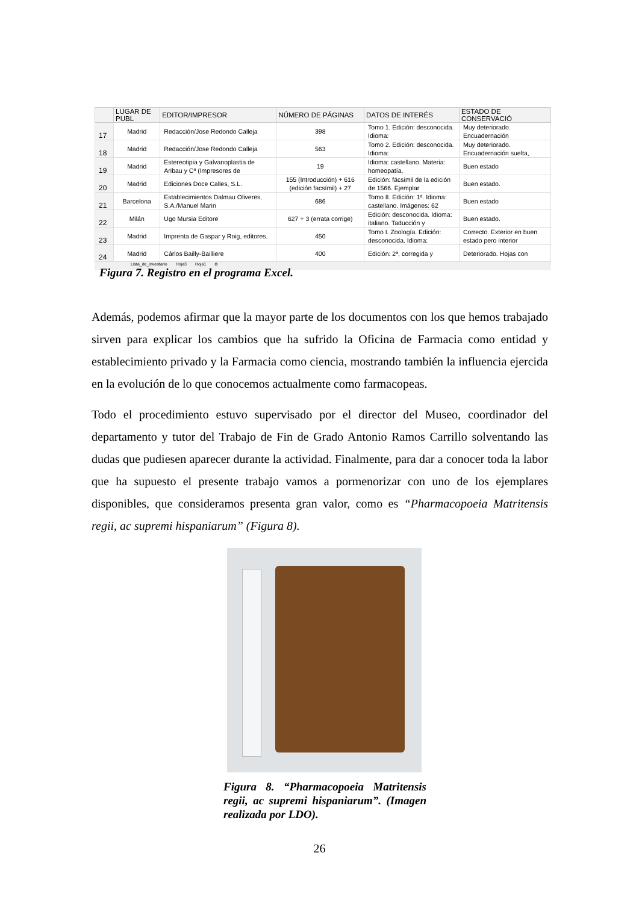| | LUGAR DE PUBL | EDITOR/IMPRESOR | NÚMERO DE PÁGINAS | DATOS DE INTERÉS | ESTADO DE CONSERVACIÓ |
| --- | --- | --- | --- | --- | --- |
| 17 | Madrid | Redacción/Jose Redondo Calleja | 398 | Tomo 1. Edición: desconocida. Idioma: | Muy deteriorado. Encuadernación |
| 18 | Madrid | Redacción/Jose Redondo Calleja | 563 | Tomo 2. Edición: desconocida. Idioma: | Muy deteriorado. Encuadernación suelta, |
| 19 | Madrid | Estereotipia y Galvanoplastia de Aribau y Cª (Impresores de | 19 | Idioma: castellano. Materia: homeopatía. | Buen estado |
| 20 | Madrid | Ediciones Doce Calles, S.L. | 155 (Introducción) + 616 (edición facsímil) + 27 | Edición: fácsimil de la edición de 1566. Ejemplar | Buen estado. |
| 21 | Barcelona | Establecimientos Dalmau Oliveres, S.A./Manuel Marin | 686 | Tomo II. Edición: 1ª. Idioma: castellano. Imágenes: 62 | Buen estado |
| 22 | Milán | Ugo Mursia Editore | 627 + 3 (errata corrige) | Edición: desconocida. Idioma: italiano. Taducción y | Buen estado. |
| 23 | Madrid | Imprenta de Gaspar y Roig, editores. | 450 | Tomo I. Zoología. Edición: desconocida. Idioma: | Correcto. Exterior en buen estado pero interior |
| 24 | Madrid | Cárlos Bailly-Bailliere | 400 | Edición: 2ª, corregida y | Deteriorado. Hojas con |
Lista_de_inventario Hoja3 Hoja1 ⊕
Figura 7. Registro en el programa Excel.
Además, podemos afirmar que la mayor parte de los documentos con los que hemos trabajado sirven para explicar los cambios que ha sufrido la Oficina de Farmacia como entidad y establecimiento privado y la Farmacia como ciencia, mostrando también la influencia ejercida en la evolución de lo que conocemos actualmente como farmacopeas.
Todo el procedimiento estuvo supervisado por el director del Museo, coordinador del departamento y tutor del Trabajo de Fin de Grado Antonio Ramos Carrillo solventando las dudas que pudiesen aparecer durante la actividad. Finalmente, para dar a conocer toda la labor que ha supuesto el presente trabajo vamos a pormenorizar con uno de los ejemplares disponibles, que consideramos presenta gran valor, como es “Pharmacopoeia Matritensis regii, ac supremi hispaniarum” (Figura 8).
Figura 8. “Pharmacopoeia Matritensis regii, ac supremi hispaniarum”. (Imagen realizada por LDO).
26